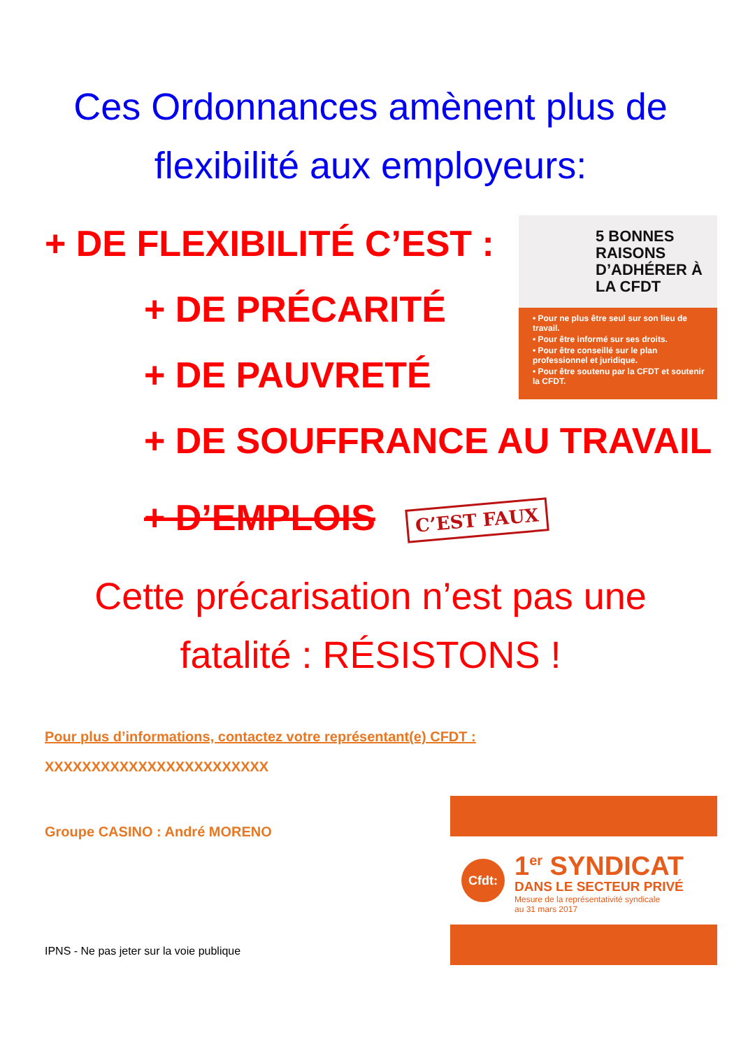Ces Ordonnances amènent plus de flexibilité aux employeurs:
5 BONNES RAISONS D’ADHÉRER À LA CFDT
• Pour ne plus être seul sur son lieu de travail.
• Pour être informé sur ses droits.
• Pour être conseillé sur le plan professionnel et juridique.
• Pour être soutenu par la CFDT et soutenir la CFDT.
+ DE FLEXIBILITÉ C’EST :
+ DE PRÉCARITÉ
+ DE PAUVRETÉ
+ DE SOUFFRANCE AU TRAVAIL
+ D’EMPLOIS C’EST FAUX
Cette précarisation n’est pas une fatalité : RÉSISTONS !
Pour plus d’informations, contactez votre représentant(e) CFDT :
XXXXXXXXXXXXXXXXXXXXXXXX
Groupe CASINO : André MORENO
IPNS - Ne pas jeter sur la voie publique
Cfdt:
1<sup>er</sup> SYNDICAT
DANS LE SECTEUR PRIVÉ
Mesure de la représentativité syndicale
au 31 mars 2017